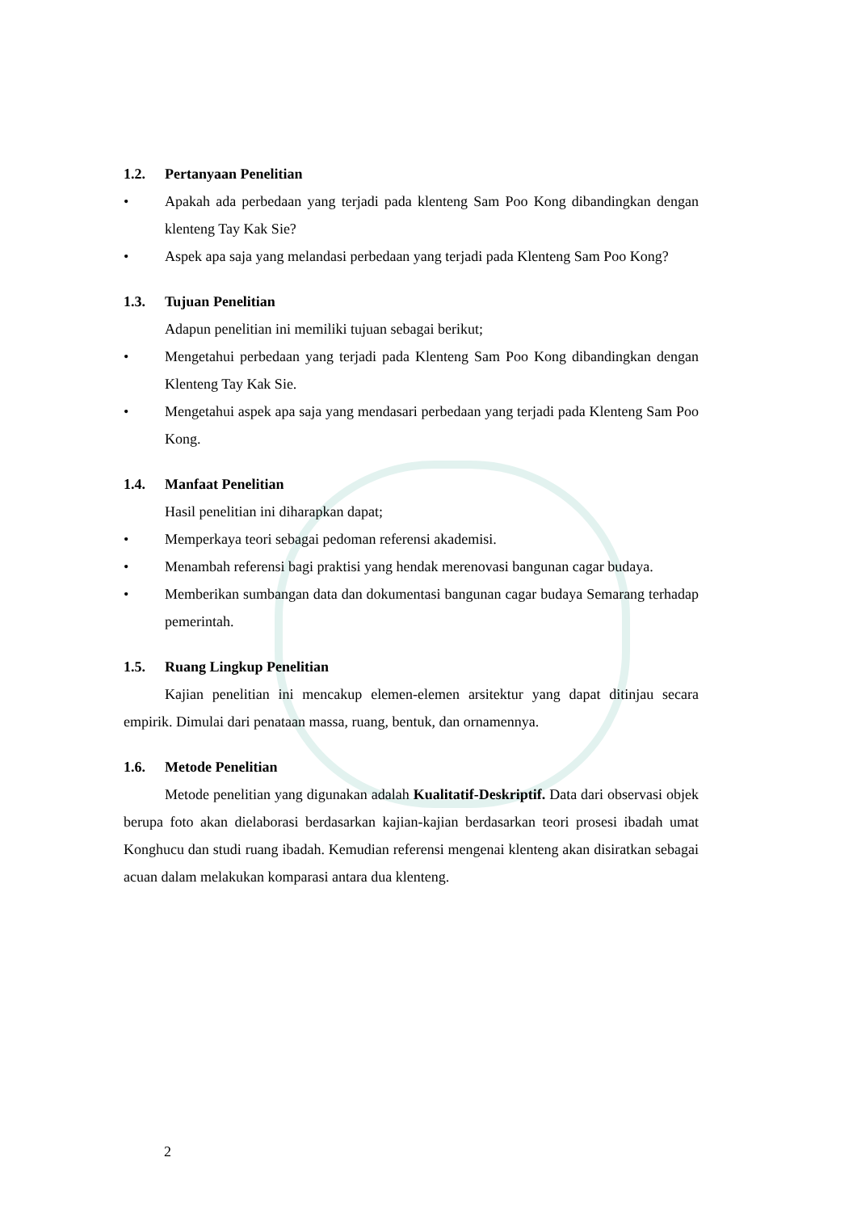1.2. Pertanyaan Penelitian
• Apakah ada perbedaan yang terjadi pada klenteng Sam Poo Kong dibandingkan dengan klenteng Tay Kak Sie?
• Aspek apa saja yang melandasi perbedaan yang terjadi pada Klenteng Sam Poo Kong?
1.3. Tujuan Penelitian
Adapun penelitian ini memiliki tujuan sebagai berikut;
• Mengetahui perbedaan yang terjadi pada Klenteng Sam Poo Kong dibandingkan dengan Klenteng Tay Kak Sie.
• Mengetahui aspek apa saja yang mendasari perbedaan yang terjadi pada Klenteng Sam Poo Kong.
1.4. Manfaat Penelitian
Hasil penelitian ini diharapkan dapat;
• Memperkaya teori sebagai pedoman referensi akademisi.
• Menambah referensi bagi praktisi yang hendak merenovasi bangunan cagar budaya.
• Memberikan sumbangan data dan dokumentasi bangunan cagar budaya Semarang terhadap pemerintah.
1.5. Ruang Lingkup Penelitian
Kajian penelitian ini mencakup elemen-elemen arsitektur yang dapat ditinjau secara empirik. Dimulai dari penataan massa, ruang, bentuk, dan ornamennya.
1.6. Metode Penelitian
Metode penelitian yang digunakan adalah Kualitatif-Deskriptif. Data dari observasi objek berupa foto akan dielaborasi berdasarkan kajian-kajian berdasarkan teori prosesi ibadah umat Konghucu dan studi ruang ibadah. Kemudian referensi mengenai klenteng akan disiratkan sebagai acuan dalam melakukan komparasi antara dua klenteng.
2